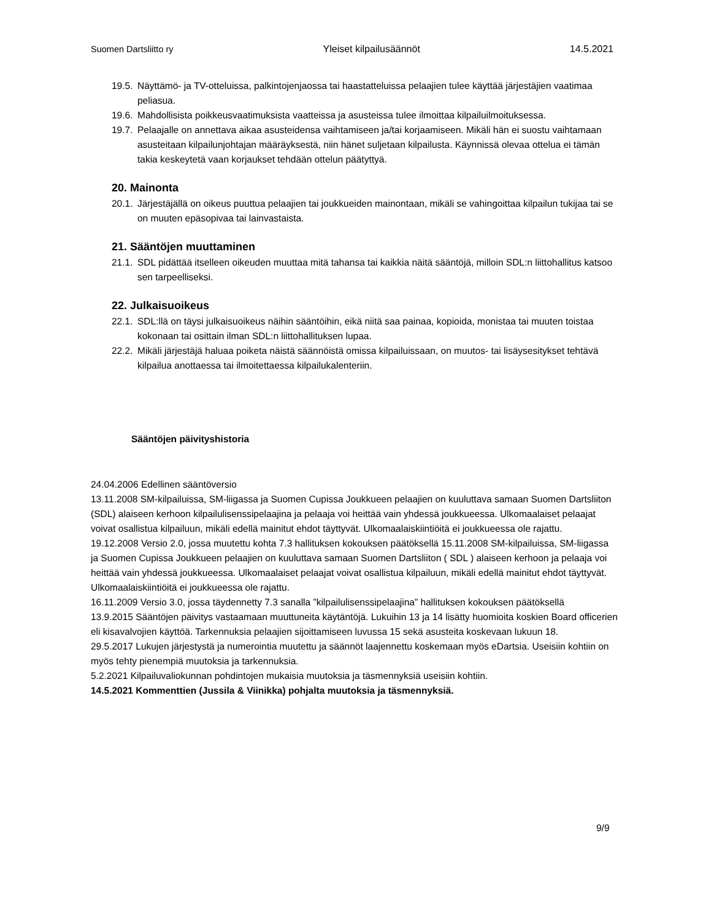Suomen Dartsliitto ry Yleiset kilpailusäännöt 14.5.2021
19.5. Näyttämö- ja TV-otteluissa, palkintojenjaossa tai haastatteluissa pelaajien tulee käyttää järjestäjien vaatimaa peliasua.
19.6. Mahdollisista poikkeusvaatimuksista vaatteissa ja asusteissa tulee ilmoittaa kilpailuilmoituksessa.
19.7. Pelaajalle on annettava aikaa asusteidensa vaihtamiseen ja/tai korjaamiseen. Mikäli hän ei suostu vaihtamaan asusteitaan kilpailunjohtajan määräyksestä, niin hänet suljetaan kilpailusta. Käynnissä olevaa ottelua ei tämän takia keskeytetä vaan korjaukset tehdään ottelun päätyttyä.
20. Mainonta
20.1. Järjestäjällä on oikeus puuttua pelaajien tai joukkueiden mainontaan, mikäli se vahingoittaa kilpailun tukijaa tai se on muuten epäsopivaa tai lainvastaista.
21. Sääntöjen muuttaminen
21.1. SDL pidättää itselleen oikeuden muuttaa mitä tahansa tai kaikkia näitä sääntöjä, milloin SDL:n liittohallitus katsoo sen tarpeelliseksi.
22. Julkaisuoikeus
22.1. SDL:llä on täysi julkaisuoikeus näihin sääntöihin, eikä niitä saa painaa, kopioida, monistaa tai muuten toistaa kokonaan tai osittain ilman SDL:n liittohallituksen lupaa.
22.2. Mikäli järjestäjä haluaa poiketa näistä säännöistä omissa kilpailuissaan, on muutos- tai lisäysesitykset tehtävä kilpailua anottaessa tai ilmoitettaessa kilpailukalenteriin.
Sääntöjen päivityshistoria
24.04.2006 Edellinen sääntöversio
13.11.2008 SM-kilpailuissa, SM-liigassa ja Suomen Cupissa Joukkueen pelaajien on kuuluttava samaan Suomen Dartsliiton (SDL) alaiseen kerhoon kilpailulisenssipelaajina ja pelaaja voi heittää vain yhdessä joukkueessa. Ulkomaalaiset pelaajat voivat osallistua kilpailuun, mikäli edellä mainitut ehdot täyttyvät. Ulkomaalaiskiintiöitä ei joukkueessa ole rajattu.
19.12.2008 Versio 2.0, jossa muutettu kohta 7.3 hallituksen kokouksen päätöksellä 15.11.2008 SM-kilpailuissa, SM-liigassa ja Suomen Cupissa Joukkueen pelaajien on kuuluttava samaan Suomen Dartsliiton ( SDL ) alaiseen kerhoon ja pelaaja voi heittää vain yhdessä joukkueessa. Ulkomaalaiset pelaajat voivat osallistua kilpailuun, mikäli edellä mainitut ehdot täyttyvät. Ulkomaalaiskiintiöitä ei joukkueessa ole rajattu.
16.11.2009 Versio 3.0, jossa täydennetty 7.3 sanalla ”kilpailulisenssipelaajina” hallituksen kokouksen päätöksellä
13.9.2015 Sääntöjen päivitys vastaamaan muuttuneita käytäntöjä. Lukuihin 13 ja 14 lisätty huomioita koskien Board officerien eli kisavalvojien käyttöä. Tarkennuksia pelaajien sijoittamiseen luvussa 15 sekä asusteita koskevaan lukuun 18.
29.5.2017 Lukujen järjestystä ja numerointia muutettu ja säännöt laajennettu koskemaan myös eDartsia. Useisiin kohtiin on myös tehty pienempiä muutoksia ja tarkennuksia.
5.2.2021 Kilpailuvaliokunnan pohdintojen mukaisia muutoksia ja täsmennyksiä useisiin kohtiin.
14.5.2021 Kommenttien (Jussila & Viinikka) pohjalta muutoksia ja täsmennyksiä.
9/9